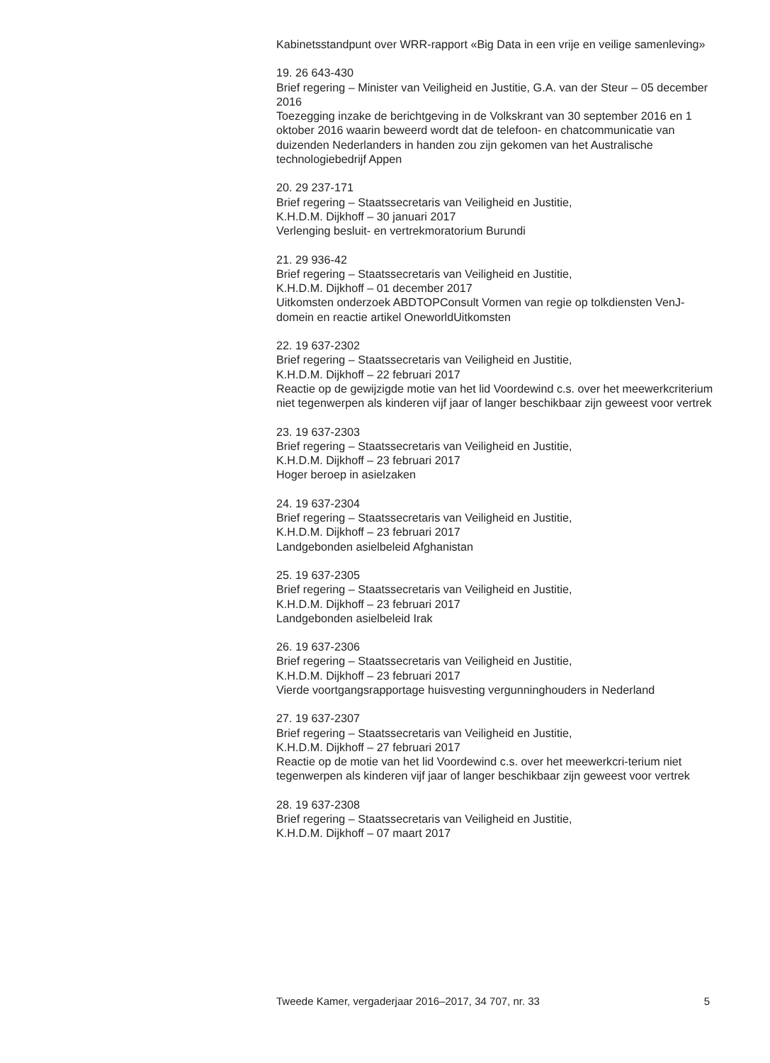Kabinetsstandpunt over WRR-rapport «Big Data in een vrije en veilige samenleving»
19. 26 643-430
Brief regering – Minister van Veiligheid en Justitie, G.A. van der Steur – 05 december 2016
Toezegging inzake de berichtgeving in de Volkskrant van 30 september 2016 en 1 oktober 2016 waarin beweerd wordt dat de telefoon- en chatcommunicatie van duizenden Nederlanders in handen zou zijn gekomen van het Australische technologiebedrijf Appen
20. 29 237-171
Brief regering – Staatssecretaris van Veiligheid en Justitie,
K.H.D.M. Dijkhoff – 30 januari 2017
Verlenging besluit- en vertrekmoratorium Burundi
21. 29 936-42
Brief regering – Staatssecretaris van Veiligheid en Justitie,
K.H.D.M. Dijkhoff – 01 december 2017
Uitkomsten onderzoek ABDTOPConsult Vormen van regie op tolkdiensten VenJ-domein en reactie artikel OneworldUitkomsten
22. 19 637-2302
Brief regering – Staatssecretaris van Veiligheid en Justitie,
K.H.D.M. Dijkhoff – 22 februari 2017
Reactie op de gewijzigde motie van het lid Voordewind c.s. over het meewerkcriterium niet tegenwerpen als kinderen vijf jaar of langer beschikbaar zijn geweest voor vertrek
23. 19 637-2303
Brief regering – Staatssecretaris van Veiligheid en Justitie,
K.H.D.M. Dijkhoff – 23 februari 2017
Hoger beroep in asielzaken
24. 19 637-2304
Brief regering – Staatssecretaris van Veiligheid en Justitie,
K.H.D.M. Dijkhoff – 23 februari 2017
Landgebonden asielbeleid Afghanistan
25. 19 637-2305
Brief regering – Staatssecretaris van Veiligheid en Justitie,
K.H.D.M. Dijkhoff – 23 februari 2017
Landgebonden asielbeleid Irak
26. 19 637-2306
Brief regering – Staatssecretaris van Veiligheid en Justitie,
K.H.D.M. Dijkhoff – 23 februari 2017
Vierde voortgangsrapportage huisvesting vergunninghouders in Nederland
27. 19 637-2307
Brief regering – Staatssecretaris van Veiligheid en Justitie,
K.H.D.M. Dijkhoff – 27 februari 2017
Reactie op de motie van het lid Voordewind c.s. over het meewerkcri-terium niet tegenwerpen als kinderen vijf jaar of langer beschikbaar zijn geweest voor vertrek
28. 19 637-2308
Brief regering – Staatssecretaris van Veiligheid en Justitie,
K.H.D.M. Dijkhoff – 07 maart 2017
Tweede Kamer, vergaderjaar 2016–2017, 34 707, nr. 33 5